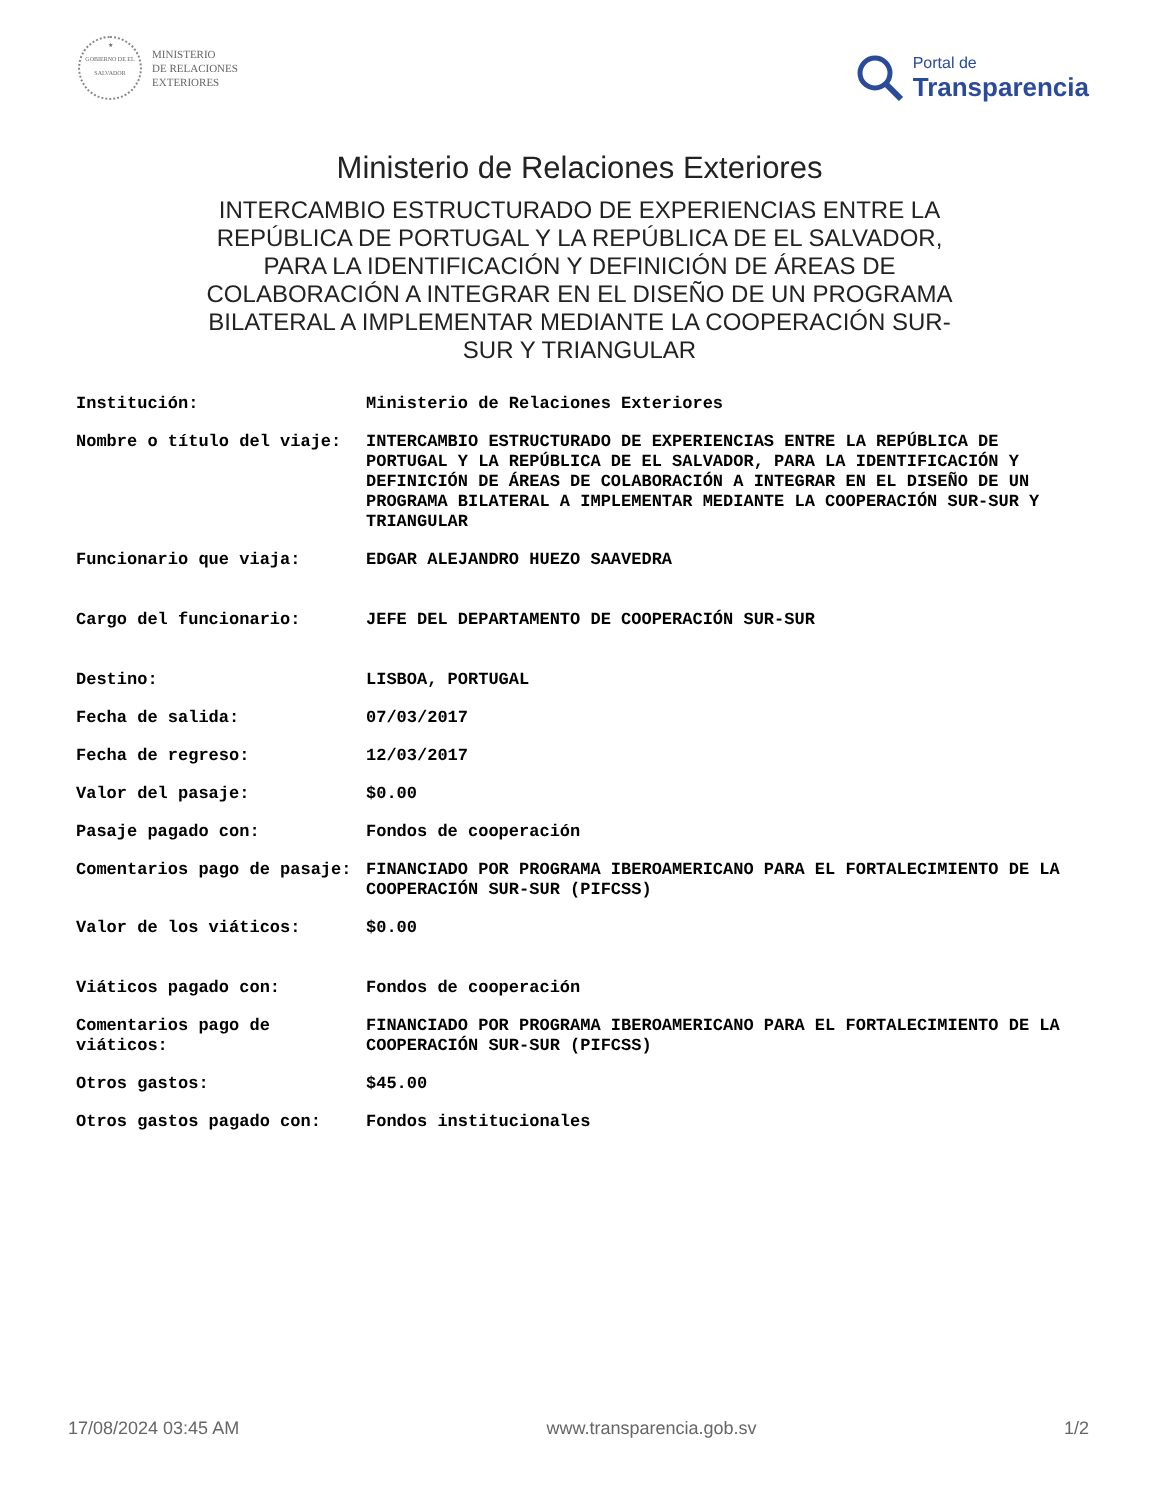★
GOBIERNO DE EL SALVADOR
MINISTERIO
DE RELACIONES
EXTERIORES
Portal de
Transparencia
Ministerio de Relaciones Exteriores
INTERCAMBIO ESTRUCTURADO DE EXPERIENCIAS ENTRE LA REPÚBLICA DE PORTUGAL Y LA REPÚBLICA DE EL SALVADOR, PARA LA IDENTIFICACIÓN Y DEFINICIÓN DE ÁREAS DE COLABORACIÓN A INTEGRAR EN EL DISEÑO DE UN PROGRAMA BILATERAL A IMPLEMENTAR MEDIANTE LA COOPERACIÓN SUR-SUR Y TRIANGULAR
| Institución: | Ministerio de Relaciones Exteriores |
| Nombre o título del viaje: | INTERCAMBIO ESTRUCTURADO DE EXPERIENCIAS ENTRE LA REPÚBLICA DE PORTUGAL Y LA REPÚBLICA DE EL SALVADOR, PARA LA IDENTIFICACIÓN Y DEFINICIÓN DE ÁREAS DE COLABORACIÓN A INTEGRAR EN EL DISEÑO DE UN PROGRAMA BILATERAL A IMPLEMENTAR MEDIANTE LA COOPERACIÓN SUR-SUR Y TRIANGULAR |
| Funcionario que viaja: | EDGAR ALEJANDRO HUEZO SAAVEDRA |
| Cargo del funcionario: | JEFE DEL DEPARTAMENTO DE COOPERACIÓN SUR-SUR |
| Destino: | LISBOA, PORTUGAL |
| Fecha de salida: | 07/03/2017 |
| Fecha de regreso: | 12/03/2017 |
| Valor del pasaje: | $0.00 |
| Pasaje pagado con: | Fondos de cooperación |
| Comentarios pago de pasaje: | FINANCIADO POR PROGRAMA IBEROAMERICANO PARA EL FORTALECIMIENTO DE LA COOPERACIÓN SUR-SUR (PIFCSS) |
| Valor de los viáticos: | $0.00 |
| Viáticos pagado con: | Fondos de cooperación |
| Comentarios pago de viáticos: | FINANCIADO POR PROGRAMA IBEROAMERICANO PARA EL FORTALECIMIENTO DE LA COOPERACIÓN SUR-SUR (PIFCSS) |
| Otros gastos: | $45.00 |
| Otros gastos pagado con: | Fondos institucionales |
17/08/2024 03:45 AM www.transparencia.gob.sv 1/2